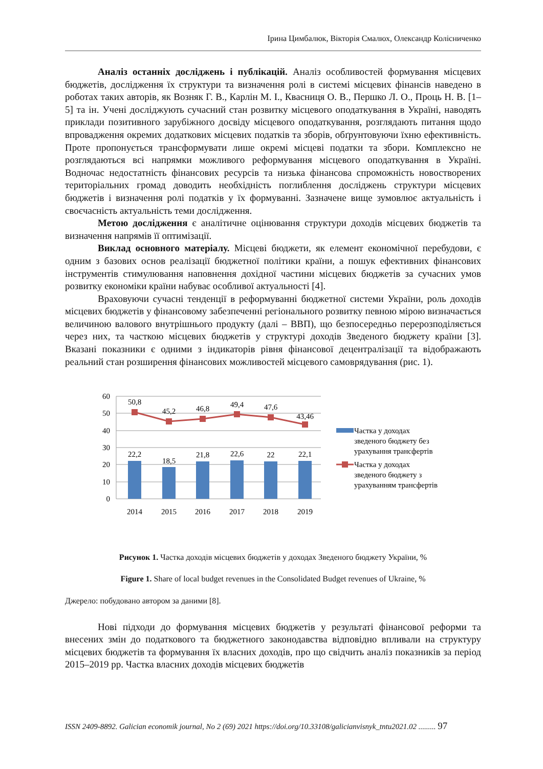Ірина Цимбалюк, Вікторія Смалюх, Олександр Колісниченко
Аналіз останніх досліджень і публікацій. Аналіз особливостей формування місцевих бюджетів, дослідження їх структури та визначення ролі в системі місцевих фінансів наведено в роботах таких авторів, як Возняк Г. В., Карлін М. І., Квасниця О. В., Першко Л. О., Проць Н. В. [1–5] та ін. Учені досліджують сучасний стан розвитку місцевого оподаткування в Україні, наводять приклади позитивного зарубіжного досвіду місцевого оподаткування, розглядають питання щодо впровадження окремих додаткових місцевих податків та зборів, обґрунтовуючи їхню ефективність. Проте пропонується трансформувати лише окремі місцеві податки та збори. Комплексно не розглядаються всі напрямки можливого реформування місцевого оподаткування в Україні. Водночас недостатність фінансових ресурсів та низька фінансова спроможність новостворених територіальних громад доводить необхідність поглиблення досліджень структури місцевих бюджетів і визначення ролі податків у їх формуванні. Зазначене вище зумовлює актуальність і своєчасність актуальність теми дослідження.
Метою дослідження є аналітичне оцінювання структури доходів місцевих бюджетів та визначення напрямів її оптимізації.
Виклад основного матеріалу. Місцеві бюджети, як елемент економічної перебудови, є одним з базових основ реалізації бюджетної політики країни, а пошук ефективних фінансових інструментів стимулювання наповнення дохідної частини місцевих бюджетів за сучасних умов розвитку економіки країни набуває особливої актуальності [4].
Враховуючи сучасні тенденції в реформуванні бюджетної системи України, роль доходів місцевих бюджетів у фінансовому забезпеченні регіонального розвитку певною мірою визначається величиною валового внутрішнього продукту (далі – ВВП), що безпосередньо перерозподіляється через них, та часткою місцевих бюджетів у структурі доходів Зведеного бюджету країни [3]. Вказані показники є одними з індикаторів рівня фінансової децентралізації та відображають реальний стан розширення фінансових можливостей місцевого самоврядування (рис. 1).
60
50
40
30
20
10
0
50,8
45,2
46,8
49,4
47,6
43,46
22,2
18,5
21,8
22,6
22
22,1
2014
2015
2016
2017
2018
2019
Частка у доходах
зведеного бюджету без
урахування трансфертів
Частка у доходах
зведеного бюджету з
урахуванням трансфертів
Рисунок 1. Частка доходів місцевих бюджетів у доходах Зведеного бюджету України, %
Figure 1. Share of local budget revenues in the Consolidated Budget revenues of Ukraine, %
Джерело: побудовано автором за даними [8].
Нові підходи до формування місцевих бюджетів у результаті фінансової реформи та внесених змін до податкового та бюджетного законодавства відповідно впливали на структуру місцевих бюджетів та формування їх власних доходів, про що свідчить аналіз показників за період 2015–2019 рр. Частка власних доходів місцевих бюджетів
ISSN 2409-8892. Galician economik journal, No 2 (69) 2021 https://doi.org/10.33108/galicianvisnyk_tntu2021.02 ......... 97